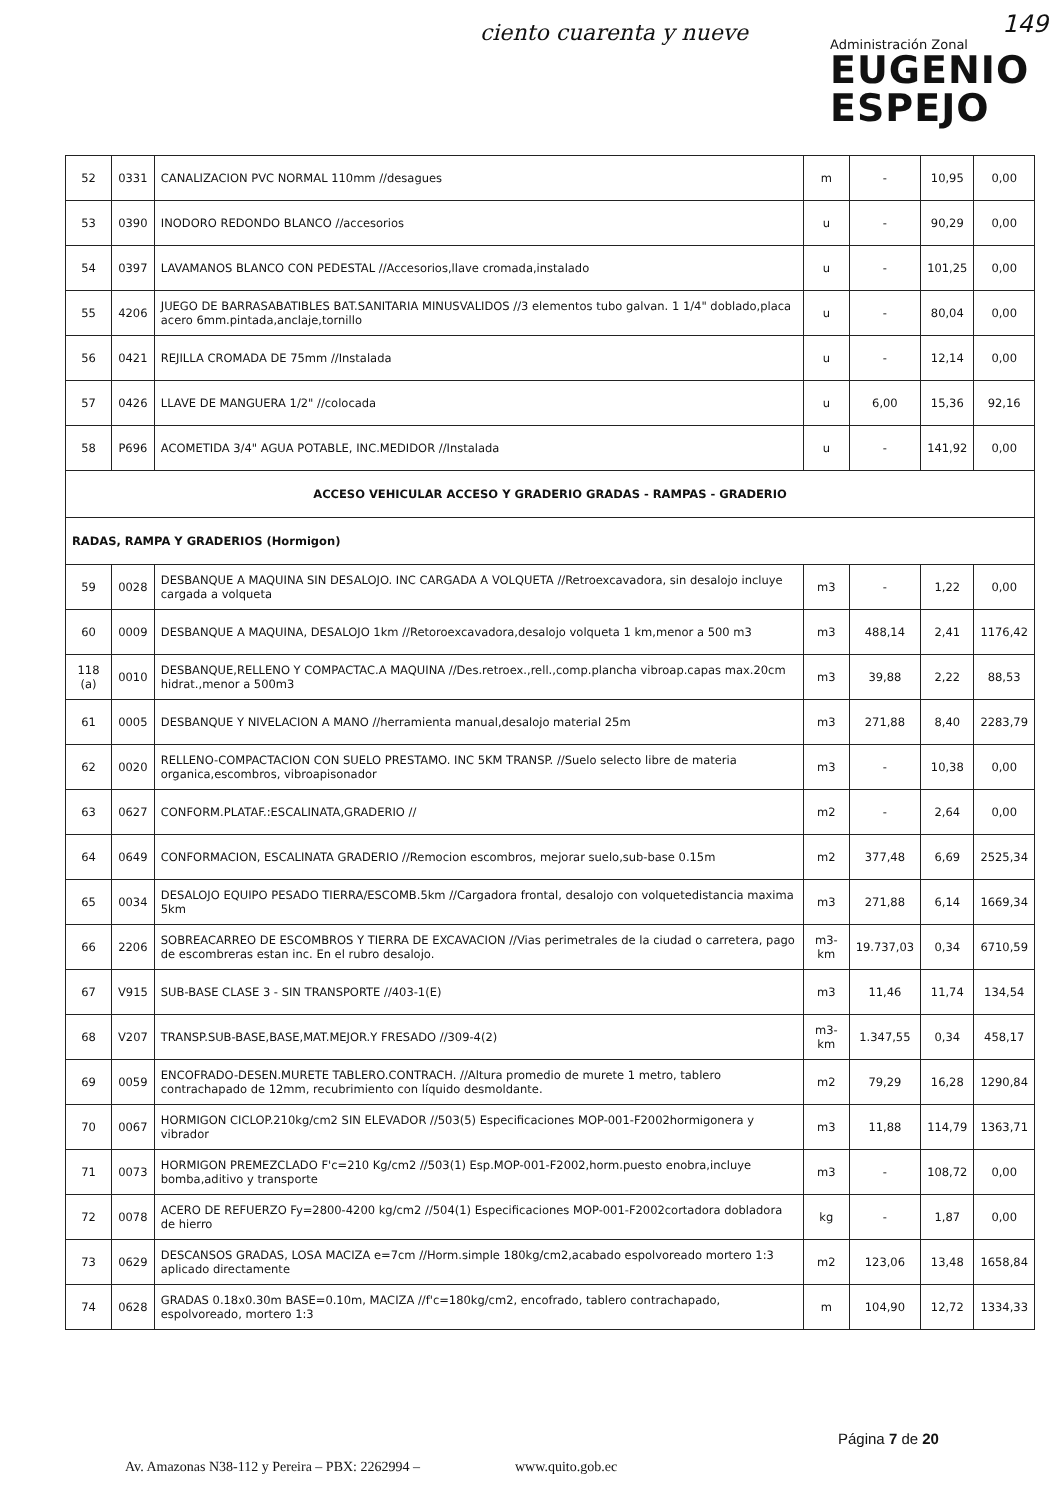ciento cuarenta y nueve
Administración Zonal
EUGENIO
ESPEJO
149
| 52 | 0331 | CANALIZACION PVC NORMAL 110mm //desagues | m | - | 10,95 | 0,00 |
| 53 | 0390 | INODORO REDONDO BLANCO //accesorios | u | - | 90,29 | 0,00 |
| 54 | 0397 | LAVAMANOS BLANCO CON PEDESTAL //Accesorios,llave cromada,instalado | u | - | 101,25 | 0,00 |
| 55 | 4206 | JUEGO DE BARRASABATIBLES BAT.SANITARIA MINUSVALIDOS //3 elementos tubo galvan. 1 1/4" doblado,placa acero 6mm.pintada,anclaje,tornillo | u | - | 80,04 | 0,00 |
| 56 | 0421 | REJILLA CROMADA DE 75mm //Instalada | u | - | 12,14 | 0,00 |
| 57 | 0426 | LLAVE DE MANGUERA 1/2" //colocada | u | 6,00 | 15,36 | 92,16 |
| 58 | P696 | ACOMETIDA 3/4" AGUA POTABLE, INC.MEDIDOR //Instalada | u | - | 141,92 | 0,00 |
| ACCESO VEHICULAR ACCESO Y GRADERIO GRADAS - RAMPAS - GRADERIO | | | | | | |
| RADAS, RAMPA Y GRADERIOS (Hormigon) | | | | | | |
| 59 | 0028 | DESBANQUE A MAQUINA SIN DESALOJO. INC CARGADA A VOLQUETA //Retroexcavadora, sin desalojo incluye cargada a volqueta | m3 | - | 1,22 | 0,00 |
| 60 | 0009 | DESBANQUE A MAQUINA, DESALOJO 1km //Retoroexcavadora,desalojo volqueta 1 km,menor a 500 m3 | m3 | 488,14 | 2,41 | 1176,42 |
| 118 (a) | 0010 | DESBANQUE,RELLENO Y COMPACTAC.A MAQUINA //Des.retroex.,rell.,comp.plancha vibroap.capas max.20cm hidrat.,menor a 500m3 | m3 | 39,88 | 2,22 | 88,53 |
| 61 | 0005 | DESBANQUE Y NIVELACION A MANO //herramienta manual,desalojo material 25m | m3 | 271,88 | 8,40 | 2283,79 |
| 62 | 0020 | RELLENO-COMPACTACION CON SUELO PRESTAMO. INC 5KM TRANSP. //Suelo selecto libre de materia organica,escombros, vibroapisonador | m3 | - | 10,38 | 0,00 |
| 63 | 0627 | CONFORM.PLATAF.:ESCALINATA,GRADERIO // | m2 | - | 2,64 | 0,00 |
| 64 | 0649 | CONFORMACION, ESCALINATA GRADERIO //Remocion escombros, mejorar suelo,sub-base 0.15m | m2 | 377,48 | 6,69 | 2525,34 |
| 65 | 0034 | DESALOJO EQUIPO PESADO TIERRA/ESCOMB.5km //Cargadora frontal, desalojo con volquetedistancia maxima 5km | m3 | 271,88 | 6,14 | 1669,34 |
| 66 | 2206 | SOBREACARREO DE ESCOMBROS Y TIERRA DE EXCAVACION //Vias perimetrales de la ciudad o carretera, pago de escombreras estan inc. En el rubro desalojo. | m3-km | 19.737,03 | 0,34 | 6710,59 |
| 67 | V915 | SUB-BASE CLASE 3 - SIN TRANSPORTE //403-1(E) | m3 | 11,46 | 11,74 | 134,54 |
| 68 | V207 | TRANSP.SUB-BASE,BASE,MAT.MEJOR.Y FRESADO //309-4(2) | m3-km | 1.347,55 | 0,34 | 458,17 |
| 69 | 0059 | ENCOFRADO-DESEN.MURETE TABLERO.CONTRACH. //Altura promedio de murete 1 metro, tablero contrachapado de 12mm, recubrimiento con líquido desmoldante. | m2 | 79,29 | 16,28 | 1290,84 |
| 70 | 0067 | HORMIGON CICLOP.210kg/cm2 SIN ELEVADOR //503(5) Especificaciones MOP-001-F2002hormigonera y vibrador | m3 | 11,88 | 114,79 | 1363,71 |
| 71 | 0073 | HORMIGON PREMEZCLADO F'c=210 Kg/cm2 //503(1) Esp.MOP-001-F2002,horm.puesto enobra,incluye bomba,aditivo y transporte | m3 | - | 108,72 | 0,00 |
| 72 | 0078 | ACERO DE REFUERZO Fy=2800-4200 kg/cm2 //504(1) Especificaciones MOP-001-F2002cortadora dobladora de hierro | kg | - | 1,87 | 0,00 |
| 73 | 0629 | DESCANSOS GRADAS, LOSA MACIZA e=7cm //Horm.simple 180kg/cm2,acabado espolvoreado mortero 1:3 aplicado directamente | m2 | 123,06 | 13,48 | 1658,84 |
| 74 | 0628 | GRADAS 0.18x0.30m BASE=0.10m, MACIZA //f'c=180kg/cm2, encofrado, tablero contrachapado, espolvoreado, mortero 1:3 | m | 104,90 | 12,72 | 1334,33 |
Página 7 de 20
Av. Amazonas N38-112 y Pereira – PBX: 2262994 – www.quito.gob.ec